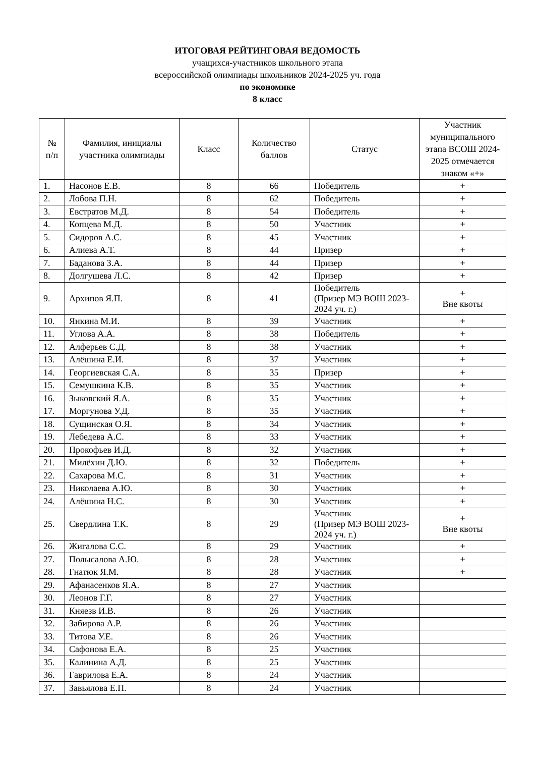ИТОГОВАЯ РЕЙТИНГОВАЯ ВЕДОМОСТЬ
учащихся-участников школьного этапа
всероссийской олимпиады школьников 2024-2025 уч. года
по экономике
8 класс
| № п/п | Фамилия, инициалы участника олимпиады | Класс | Количество баллов | Статус | Участник муниципального этапа ВСОШ 2024-2025 отмечается знаком «+» |
| --- | --- | --- | --- | --- | --- |
| 1. | Насонов Е.В. | 8 | 66 | Победитель | + |
| 2. | Лобова П.Н. | 8 | 62 | Победитель | + |
| 3. | Евстратов М.Д. | 8 | 54 | Победитель | + |
| 4. | Копцева М.Д. | 8 | 50 | Участник | + |
| 5. | Сидоров А.С. | 8 | 45 | Участник | + |
| 6. | Алиева А.Т. | 8 | 44 | Призер | + |
| 7. | Баданова З.А. | 8 | 44 | Призер | + |
| 8. | Долгушева Л.С. | 8 | 42 | Призер | + |
| 9. | Архипов Я.П. | 8 | 41 | Победитель (Призер МЭ ВОШ 2023-2024 уч. г.) | + Вне квоты |
| 10. | Янкина М.И. | 8 | 39 | Участник | + |
| 11. | Углова А.А. | 8 | 38 | Победитель | + |
| 12. | Алферьев С.Д. | 8 | 38 | Участник | + |
| 13. | Алёшина Е.И. | 8 | 37 | Участник | + |
| 14. | Георгиевская С.А. | 8 | 35 | Призер | + |
| 15. | Семушкина К.В. | 8 | 35 | Участник | + |
| 16. | Зыковский Я.А. | 8 | 35 | Участник | + |
| 17. | Моргунова У.Д. | 8 | 35 | Участник | + |
| 18. | Сущинская О.Я. | 8 | 34 | Участник | + |
| 19. | Лебедева А.С. | 8 | 33 | Участник | + |
| 20. | Прокофьев И.Д. | 8 | 32 | Участник | + |
| 21. | Милёхин Д.Ю. | 8 | 32 | Победитель | + |
| 22. | Сахарова М.С. | 8 | 31 | Участник | + |
| 23. | Николаева А.Ю. | 8 | 30 | Участник | + |
| 24. | Алёшина Н.С. | 8 | 30 | Участник | + |
| 25. | Свердлина Т.К. | 8 | 29 | Участник (Призер МЭ ВОШ 2023-2024 уч. г.) | + Вне квоты |
| 26. | Жигалова С.С. | 8 | 29 | Участник | + |
| 27. | Полысалова А.Ю. | 8 | 28 | Участник | + |
| 28. | Гнатюк Я.М. | 8 | 28 | Участник | + |
| 29. | Афанасенков Я.А. | 8 | 27 | Участник | |
| 30. | Леонов Г.Г. | 8 | 27 | Участник | |
| 31. | Княезв И.В. | 8 | 26 | Участник | |
| 32. | Забирова А.Р. | 8 | 26 | Участник | |
| 33. | Титова У.Е. | 8 | 26 | Участник | |
| 34. | Сафонова Е.А. | 8 | 25 | Участник | |
| 35. | Калинина А.Д. | 8 | 25 | Участник | |
| 36. | Гаврилова Е.А. | 8 | 24 | Участник | |
| 37. | Завьялова Е.П. | 8 | 24 | Участник | |